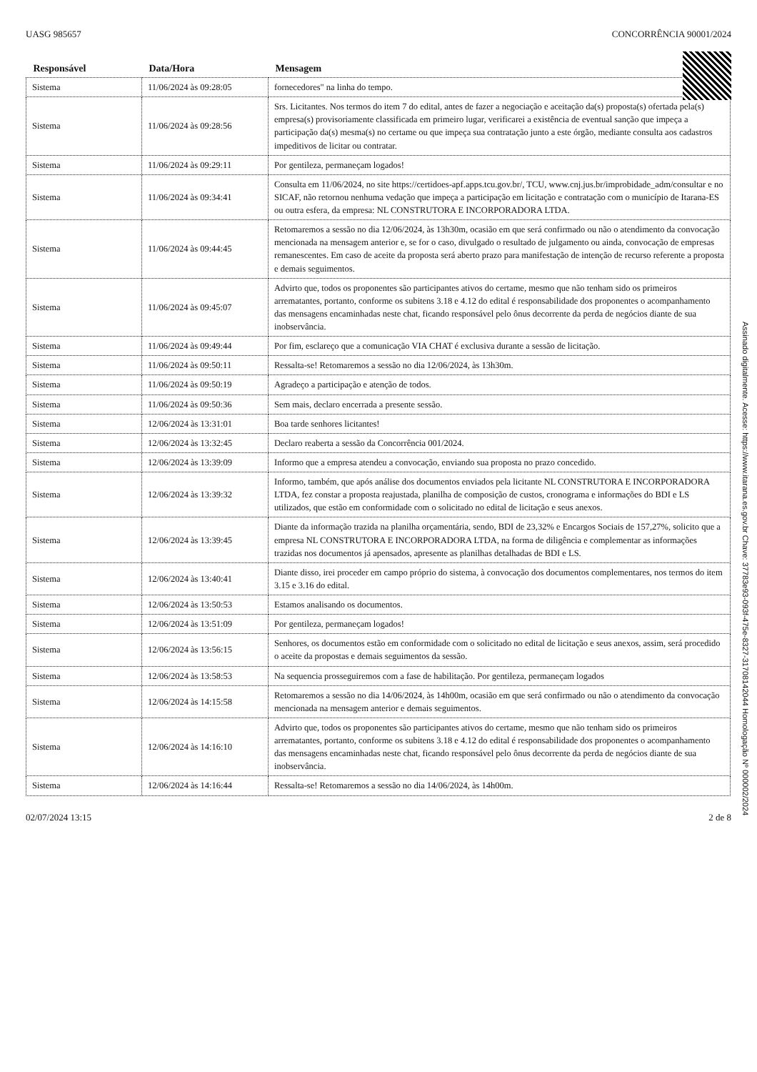UASG 985657 CONCORRÊNCIA 90001/2024
| Responsável | Data/Hora | Mensagem |
| --- | --- | --- |
| Sistema | 11/06/2024 às 09:28:05 | fornecedores" na linha do tempo. |
| Sistema | 11/06/2024 às 09:28:56 | Srs. Licitantes. Nos termos do item 7 do edital, antes de fazer a negociação e aceitação da(s) proposta(s) ofertada pela(s) empresa(s) provisoriamente classificada em primeiro lugar, verificarei a existência de eventual sanção que impeça a participação da(s) mesma(s) no certame ou que impeça sua contratação junto a este órgão, mediante consulta aos cadastros impeditivos de licitar ou contratar. |
| Sistema | 11/06/2024 às 09:29:11 | Por gentileza, permaneçam logados! |
| Sistema | 11/06/2024 às 09:34:41 | Consulta em 11/06/2024, no site https://certidoes-apf.apps.tcu.gov.br/, TCU, www.cnj.jus.br/improbidade_adm/consultar e no SICAF, não retornou nenhuma vedação que impeça a participação em licitação e contratação com o município de Itarana-ES ou outra esfera, da empresa: NL CONSTRUTORA E INCORPORADORA LTDA. |
| Sistema | 11/06/2024 às 09:44:45 | Retomaremos a sessão no dia 12/06/2024, às 13h30m, ocasião em que será confirmado ou não o atendimento da convocação mencionada na mensagem anterior e, se for o caso, divulgado o resultado de julgamento ou ainda, convocação de empresas remanescentes. Em caso de aceite da proposta será aberto prazo para manifestação de intenção de recurso referente a proposta e demais seguimentos. |
| Sistema | 11/06/2024 às 09:45:07 | Advirto que, todos os proponentes são participantes ativos do certame, mesmo que não tenham sido os primeiros arrematantes, portanto, conforme os subitens 3.18 e 4.12 do edital é responsabilidade dos proponentes o acompanhamento das mensagens encaminhadas neste chat, ficando responsável pelo ônus decorrente da perda de negócios diante de sua inobservância. |
| Sistema | 11/06/2024 às 09:49:44 | Por fim, esclareço que a comunicação VIA CHAT é exclusiva durante a sessão de licitação. |
| Sistema | 11/06/2024 às 09:50:11 | Ressalta-se! Retomaremos a sessão no dia 12/06/2024, às 13h30m. |
| Sistema | 11/06/2024 às 09:50:19 | Agradeço a participação e atenção de todos. |
| Sistema | 11/06/2024 às 09:50:36 | Sem mais, declaro encerrada a presente sessão. |
| Sistema | 12/06/2024 às 13:31:01 | Boa tarde senhores licitantes! |
| Sistema | 12/06/2024 às 13:32:45 | Declaro reaberta a sessão da Concorrência 001/2024. |
| Sistema | 12/06/2024 às 13:39:09 | Informo que a empresa atendeu a convocação, enviando sua proposta no prazo concedido. |
| Sistema | 12/06/2024 às 13:39:32 | Informo, também, que após análise dos documentos enviados pela licitante NL CONSTRUTORA E INCORPORADORA LTDA, fez constar a proposta reajustada, planilha de composição de custos, cronograma e informações do BDI e LS utilizados, que estão em conformidade com o solicitado no edital de licitação e seus anexos. |
| Sistema | 12/06/2024 às 13:39:45 | Diante da informação trazida na planilha orçamentária, sendo, BDI de 23,32% e Encargos Sociais de 157,27%, solicito que a empresa NL CONSTRUTORA E INCORPORADORA LTDA, na forma de diligência e complementar as informações trazidas nos documentos já apensados, apresente as planilhas detalhadas de BDI e LS. |
| Sistema | 12/06/2024 às 13:40:41 | Diante disso, irei proceder em campo próprio do sistema, à convocação dos documentos complementares, nos termos do item 3.15 e 3.16 do edital. |
| Sistema | 12/06/2024 às 13:50:53 | Estamos analisando os documentos. |
| Sistema | 12/06/2024 às 13:51:09 | Por gentileza, permaneçam logados! |
| Sistema | 12/06/2024 às 13:56:15 | Senhores, os documentos estão em conformidade com o solicitado no edital de licitação e seus anexos, assim, será procedido o aceite da propostas e demais seguimentos da sessão. |
| Sistema | 12/06/2024 às 13:58:53 | Na sequencia prosseguiremos com a fase de habilitação. Por gentileza, permaneçam logados |
| Sistema | 12/06/2024 às 14:15:58 | Retomaremos a sessão no dia 14/06/2024, às 14h00m, ocasião em que será confirmado ou não o atendimento da convocação mencionada na mensagem anterior e demais seguimentos. |
| Sistema | 12/06/2024 às 14:16:10 | Advirto que, todos os proponentes são participantes ativos do certame, mesmo que não tenham sido os primeiros arrematantes, portanto, conforme os subitens 3.18 e 4.12 do edital é responsabilidade dos proponentes o acompanhamento das mensagens encaminhadas neste chat, ficando responsável pelo ônus decorrente da perda de negócios diante de sua inobservância. |
| Sistema | 12/06/2024 às 14:16:44 | Ressalta-se! Retomaremos a sessão no dia 14/06/2024, às 14h00m. |
02/07/2024 13:15 2 de 8
Assinado digitalmente. Acesse: https://www.itarana.es.gov.br Chave: 37783e93-093f-475e-8327-31708142044 Homologação Nº 000002/2024